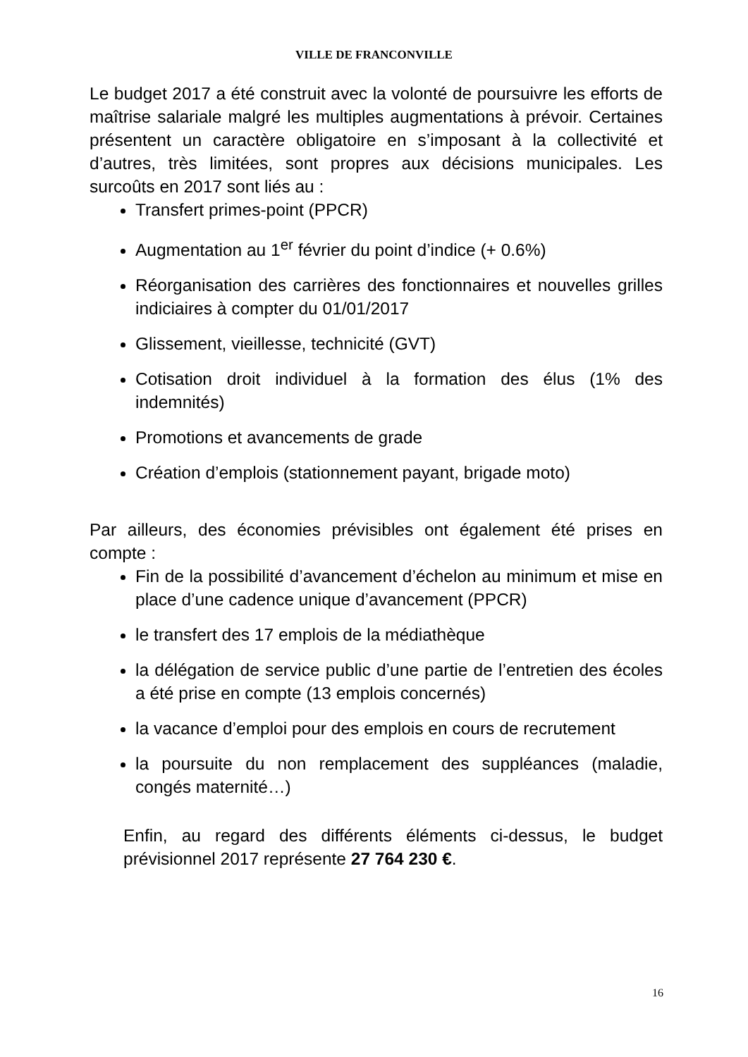VILLE DE FRANCONVILLE
Le budget 2017 a été construit avec la volonté de poursuivre les efforts de maîtrise salariale malgré les multiples augmentations à prévoir. Certaines présentent un caractère obligatoire en s’imposant à la collectivité et d’autres, très limitées, sont propres aux décisions municipales. Les surcoûts en 2017 sont liés au :
Transfert primes-point (PPCR)
Augmentation au 1<sup>er</sup> février du point d’indice (+ 0.6%)
Réorganisation des carrières des fonctionnaires et nouvelles grilles indiciaires à compter du 01/01/2017
Glissement, vieillesse, technicité (GVT)
Cotisation droit individuel à la formation des élus (1% des indemnités)
Promotions et avancements de grade
Création d’emplois (stationnement payant, brigade moto)
Par ailleurs, des économies prévisibles ont également été prises en compte :
Fin de la possibilité d’avancement d’échelon au minimum et mise en place d’une cadence unique d’avancement (PPCR)
le transfert des 17 emplois de la médiathèque
la délégation de service public d’une partie de l’entretien des écoles a été prise en compte (13 emplois concernés)
la vacance d’emploi pour des emplois en cours de recrutement
la poursuite du non remplacement des suppléances (maladie, congés maternité…)
Enfin, au regard des différents éléments ci-dessus, le budget prévisionnel 2017 représente 27 764 230 €.
16